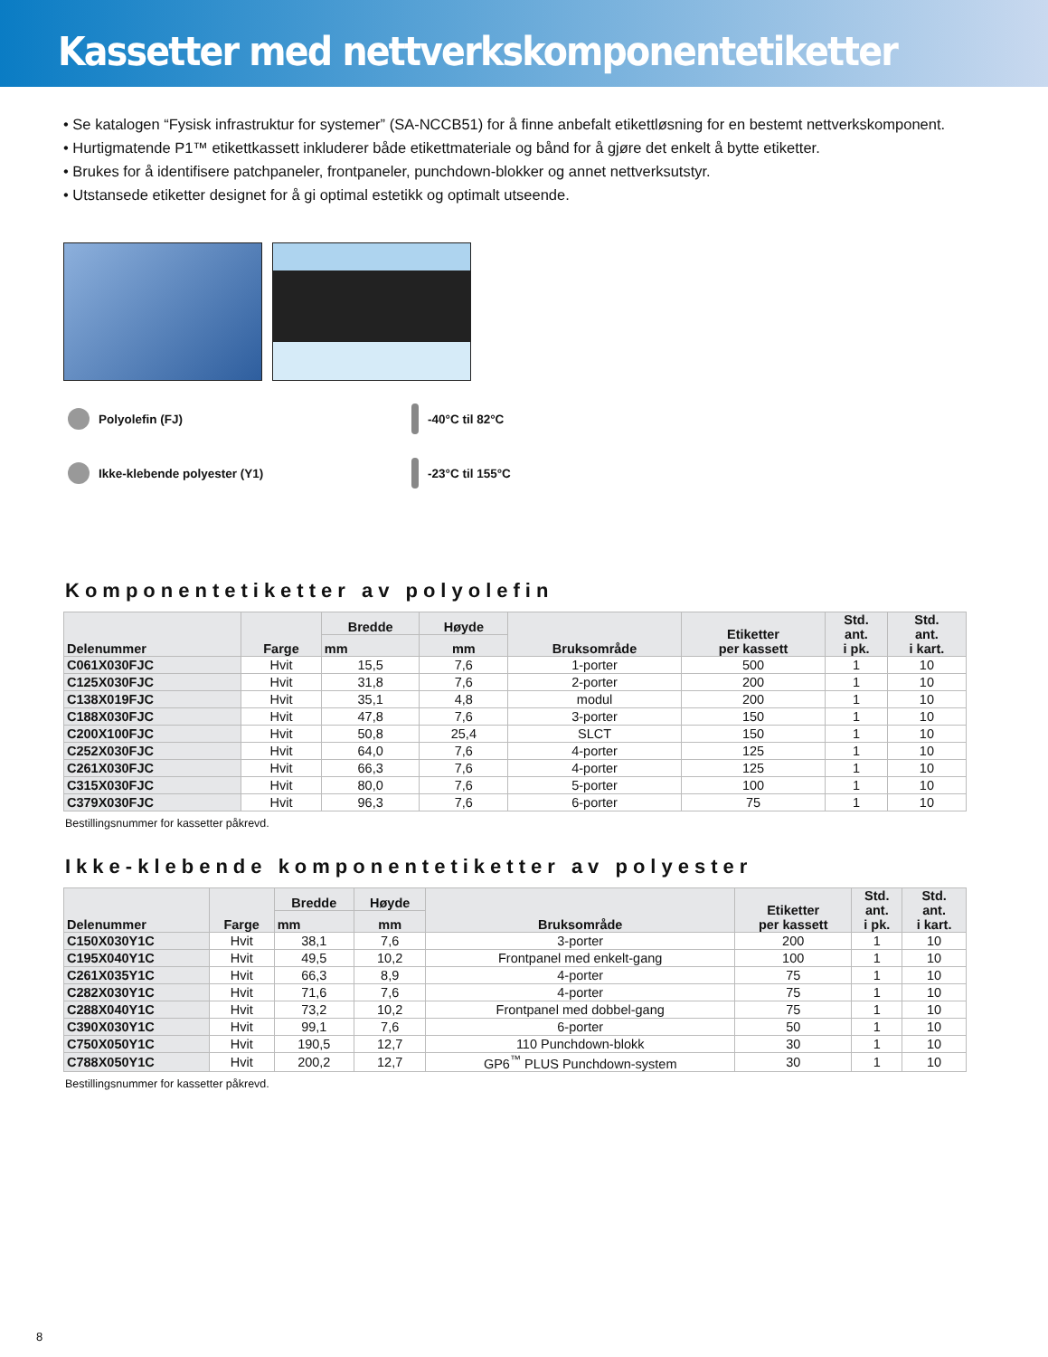Kassetter med nettverkskomponentetiketter
• Se katalogen “Fysisk infrastruktur for systemer” (SA-NCCB51) for å finne anbefalt etikettløsning for en bestemt nettverkskomponent.
• Hurtigmatende P1™ etikettkassett inkluderer både etikettmateriale og bånd for å gjøre det enkelt å bytte etiketter.
• Brukes for å identifisere patchpaneler, frontpaneler, punchdown-blokker og annet nettverksutstyr.
• Utstansede etiketter designet for å gi optimal estetikk og optimalt utseende.
Polyolefin (FJ)
-40°C til 82°C
Ikke-klebende polyester (Y1)
-23°C til 155°C
Komponentetiketter av polyolefin
| Delenummer | Farge | Bredde | Høyde | Bruksområde | Etiketter per kassett | Std. ant. i pk. | Std. ant. i kart. |
| --- | --- | --- | --- | --- | --- | --- | --- |
| | | mm | mm | | | | |
| C061X030FJC | Hvit | 15,5 | 7,6 | 1-porter | 500 | 1 | 10 |
| C125X030FJC | Hvit | 31,8 | 7,6 | 2-porter | 200 | 1 | 10 |
| C138X019FJC | Hvit | 35,1 | 4,8 | modul | 200 | 1 | 10 |
| C188X030FJC | Hvit | 47,8 | 7,6 | 3-porter | 150 | 1 | 10 |
| C200X100FJC | Hvit | 50,8 | 25,4 | SLCT | 150 | 1 | 10 |
| C252X030FJC | Hvit | 64,0 | 7,6 | 4-porter | 125 | 1 | 10 |
| C261X030FJC | Hvit | 66,3 | 7,6 | 4-porter | 125 | 1 | 10 |
| C315X030FJC | Hvit | 80,0 | 7,6 | 5-porter | 100 | 1 | 10 |
| C379X030FJC | Hvit | 96,3 | 7,6 | 6-porter | 75 | 1 | 10 |
Bestillingsnummer for kassetter påkrevd.
Ikke-klebende komponentetiketter av polyester
| Delenummer | Farge | Bredde | Høyde | Bruksområde | Etiketter per kassett | Std. ant. i pk. | Std. ant. i kart. |
| --- | --- | --- | --- | --- | --- | --- | --- |
| | | mm | mm | | | | |
| C150X030Y1C | Hvit | 38,1 | 7,6 | 3-porter | 200 | 1 | 10 |
| C195X040Y1C | Hvit | 49,5 | 10,2 | Frontpanel med enkelt-gang | 100 | 1 | 10 |
| C261X035Y1C | Hvit | 66,3 | 8,9 | 4-porter | 75 | 1 | 10 |
| C282X030Y1C | Hvit | 71,6 | 7,6 | 4-porter | 75 | 1 | 10 |
| C288X040Y1C | Hvit | 73,2 | 10,2 | Frontpanel med dobbel-gang | 75 | 1 | 10 |
| C390X030Y1C | Hvit | 99,1 | 7,6 | 6-porter | 50 | 1 | 10 |
| C750X050Y1C | Hvit | 190,5 | 12,7 | 110 Punchdown-blokk | 30 | 1 | 10 |
| C788X050Y1C | Hvit | 200,2 | 12,7 | GP6<sup>™</sup> PLUS Punchdown-system | 30 | 1 | 10 |
Bestillingsnummer for kassetter påkrevd.
8